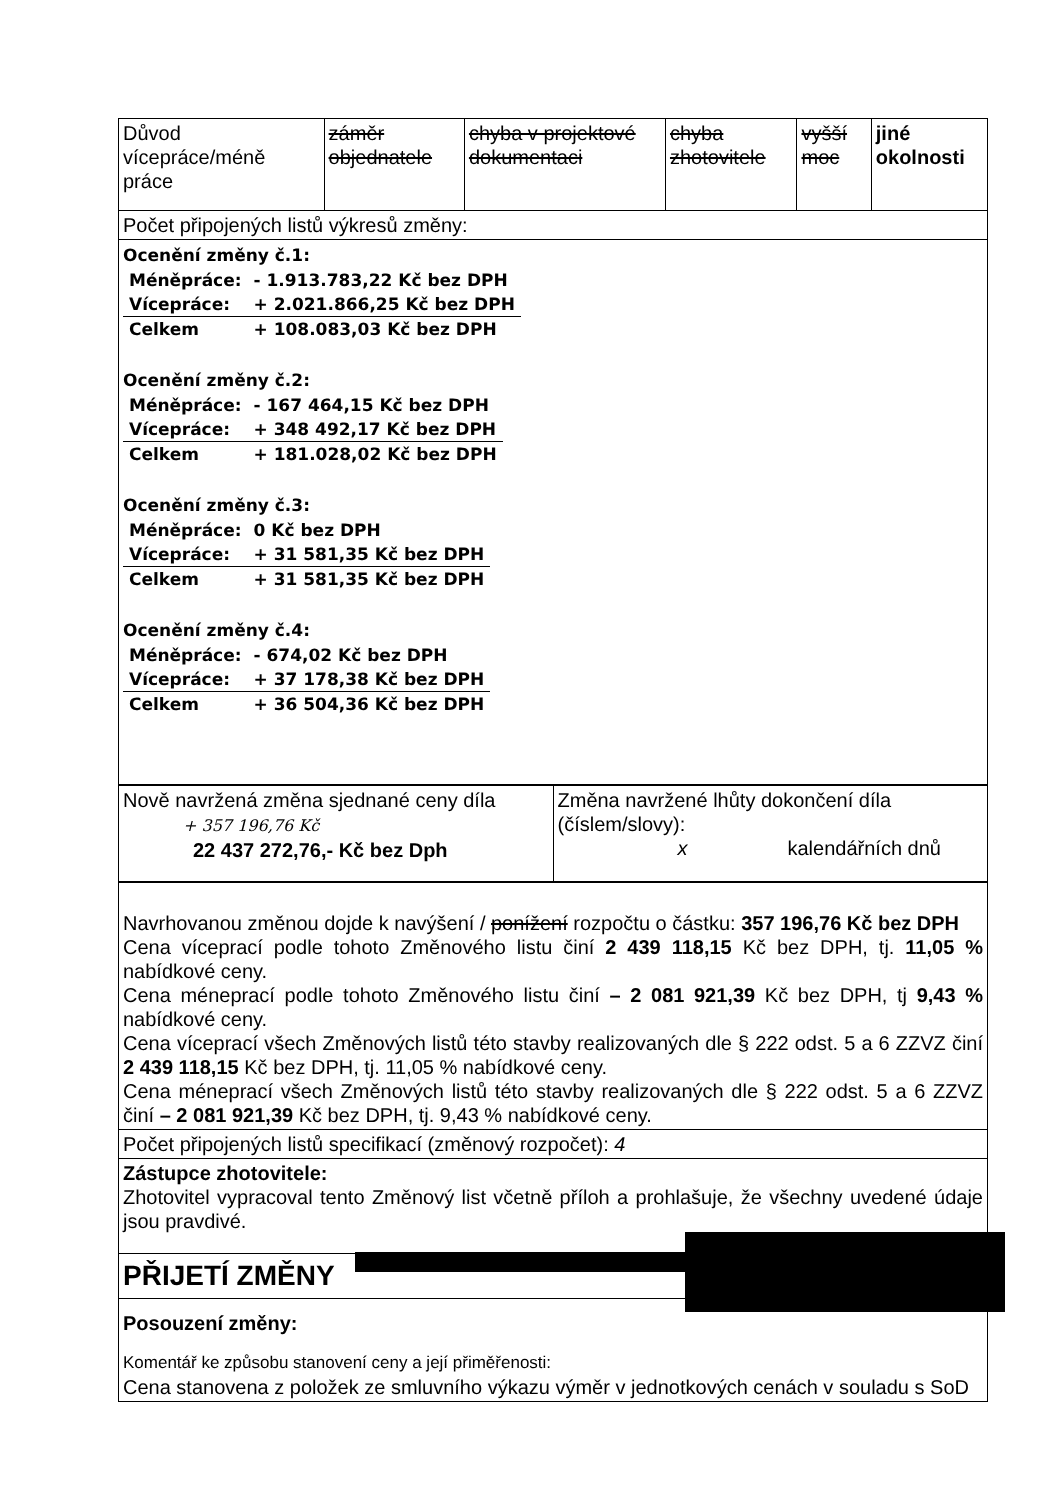| Důvod vícepráce/méně práce | záměr objednatele | chyba v projektové dokumentaci | chyba zhotovitele | vyšší moc | jiné okolnosti |
| Počet připojených listů výkresů změny: | | | | | |
| Ocenění změny č.1: / Méněpráce: / - 1.913.783,22 Kč bez DPH / / Vícepráce: / + 2.021.866,25 Kč bez DPH / / Celkem / + 108.083,03 Kč bez DPH / Ocenění změny č.2: / Méněpráce: / - 167 464,15 Kč bez DPH / / Vícepráce: / + 348 492,17 Kč bez DPH / / Celkem / + 181.028,02 Kč bez DPH / Ocenění změny č.3: / Méněpráce: / 0 Kč bez DPH / / Vícepráce: / + 31 581,35 Kč bez DPH / / Celkem / + 31 581,35 Kč bez DPH / Ocenění změny č.4: / Méněpráce: / - 674,02 Kč bez DPH / / Vícepráce: / + 37 178,38 Kč bez DPH / / Celkem / + 36 504,36 Kč bez DPH / | | | | | |
| Nově navržená změna sjednané ceny díla + 357 196,76 Kč 22 437 272,76,- Kč bez Dph | Změna navržené lhůty dokončení díla (číslem/slovy): x kalendářních dnů |
| Navrhovanou změnou dojde k navýšení / ponížení rozpočtu o částku: 357 196,76 Kč bez DPH Cena víceprací podle tohoto Změnového listu činí 2 439 118,15 Kč bez DPH, tj. 11,05 % nabídkové ceny. Cena méneprací podle tohoto Změnového listu činí – 2 081 921,39 Kč bez DPH, tj 9,43 % nabídkové ceny. Cena víceprací všech Změnových listů této stavby realizovaných dle § 222 odst. 5 a 6 ZZVZ činí 2 439 118,15 Kč bez DPH, tj. 11,05 % nabídkové ceny. Cena méneprací všech Změnových listů této stavby realizovaných dle § 222 odst. 5 a 6 ZZVZ činí – 2 081 921,39 Kč bez DPH, tj. 9,43 % nabídkové ceny. |
| Počet připojených listů specifikací (změnový rozpočet): 4 |
| Zástupce zhotovitele: Zhotovitel vypracoval tento Změnový list včetně příloh a prohlašuje, že všechny uvedené údaje jsou pravdivé. |
| PŘIJETÍ ZMĚNY |
| Posouzení změny: Komentář ke způsobu stanovení ceny a její přiměřenosti: Cena stanovena z položek ze smluvního výkazu výměr v jednotkových cenách v souladu s SoD |